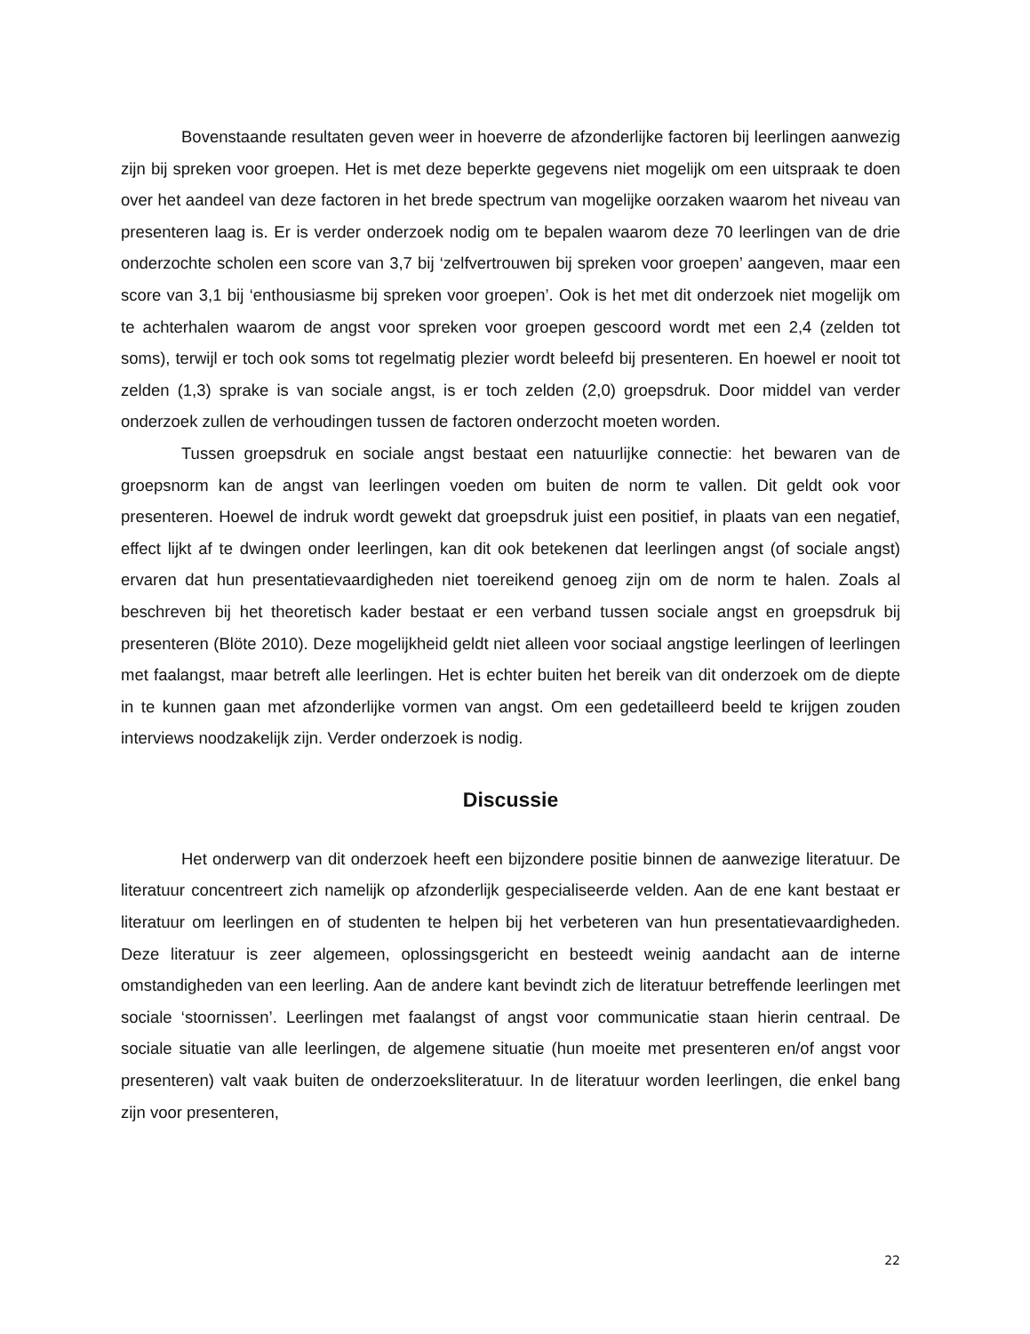Bovenstaande resultaten geven weer in hoeverre de afzonderlijke factoren bij leerlingen aanwezig zijn bij spreken voor groepen. Het is met deze beperkte gegevens niet mogelijk om een uitspraak te doen over het aandeel van deze factoren in het brede spectrum van mogelijke oorzaken waarom het niveau van presenteren laag is. Er is verder onderzoek nodig om te bepalen waarom deze 70 leerlingen van de drie onderzochte scholen een score van 3,7 bij ‘zelfvertrouwen bij spreken voor groepen’ aangeven, maar een score van 3,1 bij ‘enthousiasme bij spreken voor groepen’. Ook is het met dit onderzoek niet mogelijk om te achterhalen waarom de angst voor spreken voor groepen gescoord wordt met een 2,4 (zelden tot soms), terwijl er toch ook soms tot regelmatig plezier wordt beleefd bij presenteren. En hoewel er nooit tot zelden (1,3) sprake is van sociale angst, is er toch zelden (2,0) groepsdruk. Door middel van verder onderzoek zullen de verhoudingen tussen de factoren onderzocht moeten worden.
Tussen groepsdruk en sociale angst bestaat een natuurlijke connectie: het bewaren van de groepsnorm kan de angst van leerlingen voeden om buiten de norm te vallen. Dit geldt ook voor presenteren. Hoewel de indruk wordt gewekt dat groepsdruk juist een positief, in plaats van een negatief, effect lijkt af te dwingen onder leerlingen, kan dit ook betekenen dat leerlingen angst (of sociale angst) ervaren dat hun presentatievaardigheden niet toereikend genoeg zijn om de norm te halen. Zoals al beschreven bij het theoretisch kader bestaat er een verband tussen sociale angst en groepsdruk bij presenteren (Blöte 2010). Deze mogelijkheid geldt niet alleen voor sociaal angstige leerlingen of leerlingen met faalangst, maar betreft alle leerlingen. Het is echter buiten het bereik van dit onderzoek om de diepte in te kunnen gaan met afzonderlijke vormen van angst. Om een gedetailleerd beeld te krijgen zouden interviews noodzakelijk zijn. Verder onderzoek is nodig.
Discussie
Het onderwerp van dit onderzoek heeft een bijzondere positie binnen de aanwezige literatuur. De literatuur concentreert zich namelijk op afzonderlijk gespecialiseerde velden. Aan de ene kant bestaat er literatuur om leerlingen en of studenten te helpen bij het verbeteren van hun presentatievaardigheden. Deze literatuur is zeer algemeen, oplossingsgericht en besteedt weinig aandacht aan de interne omstandigheden van een leerling. Aan de andere kant bevindt zich de literatuur betreffende leerlingen met sociale ‘stoornissen’. Leerlingen met faalangst of angst voor communicatie staan hierin centraal. De sociale situatie van alle leerlingen, de algemene situatie (hun moeite met presenteren en/of angst voor presenteren) valt vaak buiten de onderzoeksliteratuur. In de literatuur worden leerlingen, die enkel bang zijn voor presenteren,
22